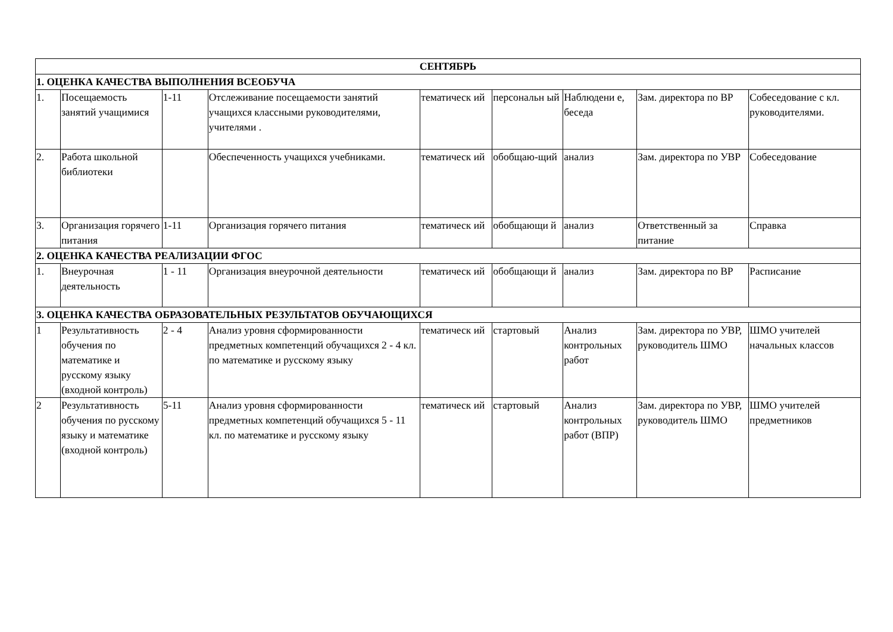| СЕНТЯБРЬ | | | | | | | | |
| --- | --- | --- | --- | --- | --- | --- | --- | --- |
| 1. ОЦЕНКА КАЧЕСТВА ВЫПОЛНЕНИЯ ВСЕОБУЧА | | | | | | | | |
| 1. | Посещаемость занятий учащимися | 1-11 | Отслеживание посещаемости занятий учащихся классными руководителями, учителями . | тематическ ий | персональн ый | Наблюдени е, беседа | Зам. директора по ВР | Собеседование с кл. руководителями. |
| 2. | Работа школьной библиотеки | | Обеспеченность учащихся учебниками. | тематическ ий | обобщаю-щий | анализ | Зам. директора по УВР | Собеседование |
| 3. | Организация горячего питания | 1-11 | Организация горячего питания | тематическ ий | обобщающи й | анализ | Ответственный за питание | Справка |
| 2. ОЦЕНКА КАЧЕСТВА РЕАЛИЗАЦИИ ФГОС | | | | | | | | |
| 1. | Внеурочная деятельность | 1 - 11 | Организация внеурочной деятельности | тематическ ий | обобщающи й | анализ | Зам. директора по ВР | Расписание |
| 3. ОЦЕНКА КАЧЕСТВА ОБРАЗОВАТЕЛЬНЫХ РЕЗУЛЬТАТОВ ОБУЧАЮЩИХСЯ | | | | | | | | |
| 1 | Результативность обучения по математике и русскому языку (входной контроль) | 2 - 4 | Анализ уровня сформированности предметных компетенций обучащихся 2 - 4 кл. по математике и русскому языку | тематическ ий | стартовый | Анализ контрольных работ | Зам. директора по УВР, руководитель ШМО | ШМО учителей начальных классов |
| 2 | Результативность обучения по русскому языку и математике (входной контроль) | 5-11 | Анализ уровня сформированности предметных компетенций обучащихся 5 - 11 кл. по математике и русскому языку | тематическ ий | стартовый | Анализ контрольных работ (ВПР) | Зам. директора по УВР, руководитель ШМО | ШМО учителей предметников |